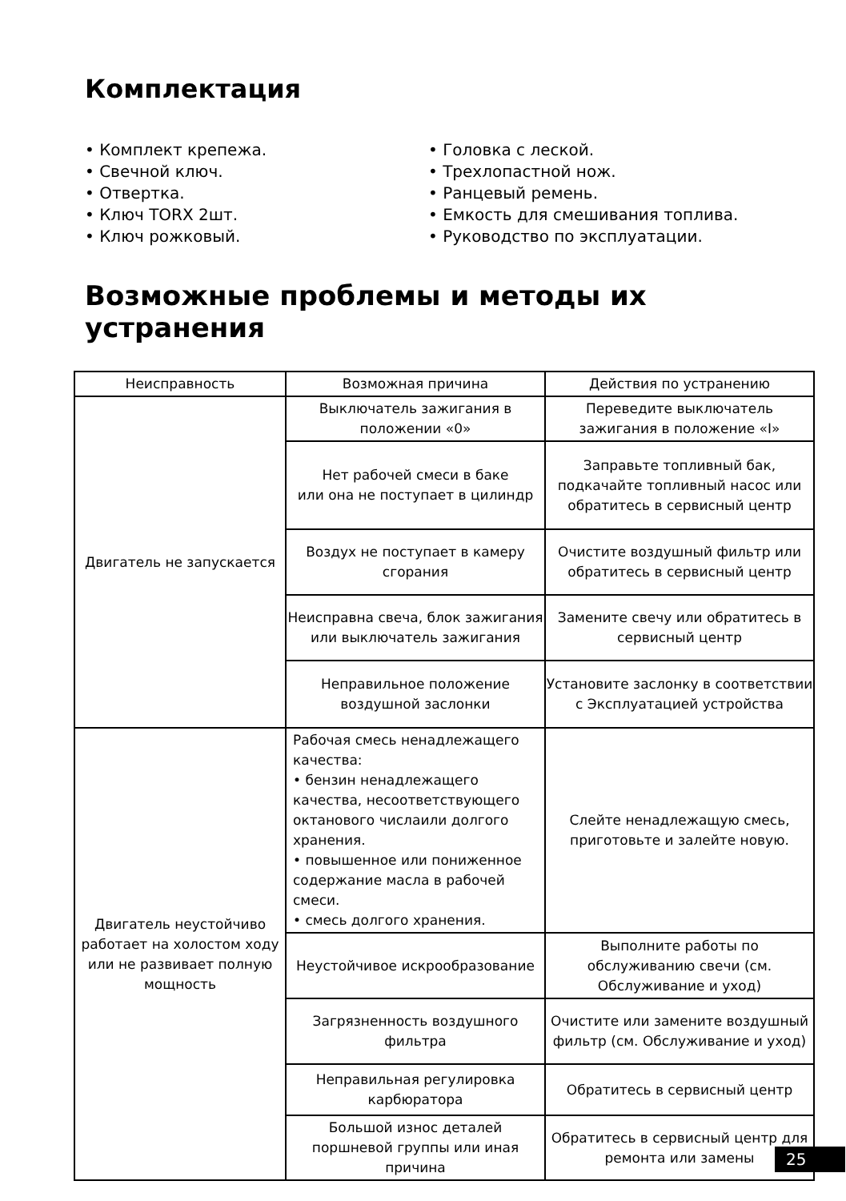Комплектация
• Комплект крепежа.
• Свечной ключ.
• Отвертка.
• Ключ TORX 2шт.
• Ключ рожковый.
• Головка с леской.
• Трехлопастной нож.
• Ранцевый ремень.
• Емкость для смешивания топлива.
• Руководство по эксплуатации.
Возможные проблемы и методы их устранения
| Неисправность | Возможная причина | Действия по устранению |
| --- | --- | --- |
| Двигатель не запускается | Выключатель зажигания в положении «0» | Переведите выключатель зажигания в положение «I» |
| | Нет рабочей смеси в баке или она не поступает в цилиндр | Заправьте топливный бак, подкачайте топливный насос или обратитесь в сервисный центр |
| | Воздух не поступает в камеру сгорания | Очистите воздушный фильтр или обратитесь в сервисный центр |
| | Неисправна свеча, блок зажигания или выключатель зажигания | Замените свечу или обратитесь в сервисный центр |
| | Неправильное положение воздушной заслонки | Установите заслонку в соответствии с Эксплуатацией устройства |
| Двигатель неустойчиво работает на холостом ходу или не развивает полную мощность | Рабочая смесь ненадлежащего качества: • бензин ненадлежащего качества, несоответствующего октанового числаили долгого хранения. • повышенное или пониженное содержание масла в рабочей смеси. • смесь долгого хранения. | Слейте ненадлежащую смесь, приготовьте и залейте новую. |
| | Неустойчивое искрообразование | Выполните работы по обслуживанию свечи (см. Обслуживание и уход) |
| | Загрязненность воздушного фильтра | Очистите или замените воздушный фильтр (см. Обслуживание и уход) |
| | Неправильная регулировка карбюратора | Обратитесь в сервисный центр |
| | Большой износ деталей поршневой группы или иная причина | Обратитесь в сервисный центр для ремонта или замены |
25